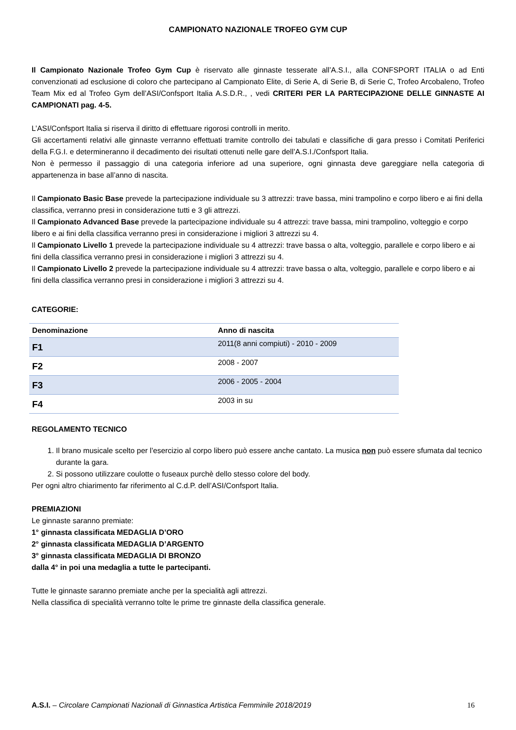CAMPIONATO NAZIONALE TROFEO GYM CUP
Il Campionato Nazionale Trofeo Gym Cup è riservato alle ginnaste tesserate all’A.S.I., alla CONFSPORT ITALIA o ad Enti convenzionati ad esclusione di coloro che partecipano al Campionato Elite, di Serie A, di Serie B, di Serie C, Trofeo Arcobaleno, Trofeo Team Mix ed al Trofeo Gym dell’ASI/Confsport Italia A.S.D.R., , vedi CRITERI PER LA PARTECIPAZIONE DELLE GINNASTE AI CAMPIONATI pag. 4-5.
L’ASI/Confsport Italia si riserva il diritto di effettuare rigorosi controlli in merito.
Gli accertamenti relativi alle ginnaste verranno effettuati tramite controllo dei tabulati e classifiche di gara presso i Comitati Periferici della F.G.I. e determineranno il decadimento dei risultati ottenuti nelle gare dell’A.S.I./Confsport Italia.
Non è permesso il passaggio di una categoria inferiore ad una superiore, ogni ginnasta deve gareggiare nella categoria di appartenenza in base all’anno di nascita.
Il Campionato Basic Base prevede la partecipazione individuale su 3 attrezzi: trave bassa, mini trampolino e corpo libero e ai fini della classifica, verranno presi in considerazione tutti e 3 gli attrezzi.
Il Campionato Advanced Base prevede la partecipazione individuale su 4 attrezzi: trave bassa, mini trampolino, volteggio e corpo libero e ai fini della classifica verranno presi in considerazione i migliori 3 attrezzi su 4.
Il Campionato Livello 1 prevede la partecipazione individuale su 4 attrezzi: trave bassa o alta, volteggio, parallele e corpo libero e ai fini della classifica verranno presi in considerazione i migliori 3 attrezzi su 4.
Il Campionato Livello 2 prevede la partecipazione individuale su 4 attrezzi: trave bassa o alta, volteggio, parallele e corpo libero e ai fini della classifica verranno presi in considerazione i migliori 3 attrezzi su 4.
CATEGORIE:
| Denominazione | Anno di nascita |
| --- | --- |
| F1 | 2011(8 anni compiuti) - 2010 - 2009 |
| F2 | 2008 - 2007 |
| F3 | 2006 - 2005 - 2004 |
| F4 | 2003 in su |
REGOLAMENTO TECNICO
1. Il brano musicale scelto per l’esercizio al corpo libero può essere anche cantato. La musica non può essere sfumata dal tecnico durante la gara.
2. Si possono utilizzare coulotte o fuseaux purchè dello stesso colore del body.
Per ogni altro chiarimento far riferimento al C.d.P. dell’ASI/Confsport Italia.
PREMIAZIONI
Le ginnaste saranno premiate:
1° ginnasta classificata MEDAGLIA D’ORO
2° ginnasta classificata MEDAGLIA D’ARGENTO
3° ginnasta classificata MEDAGLIA DI BRONZO
dalla 4° in poi una medaglia a tutte le partecipanti.
Tutte le ginnaste saranno premiate anche per la specialità agli attrezzi.
Nella classifica di specialità verranno tolte le prime tre ginnaste della classifica generale.
A.S.I. – Circolare Campionati Nazionali di Ginnastica Artistica Femminile 2018/2019 16